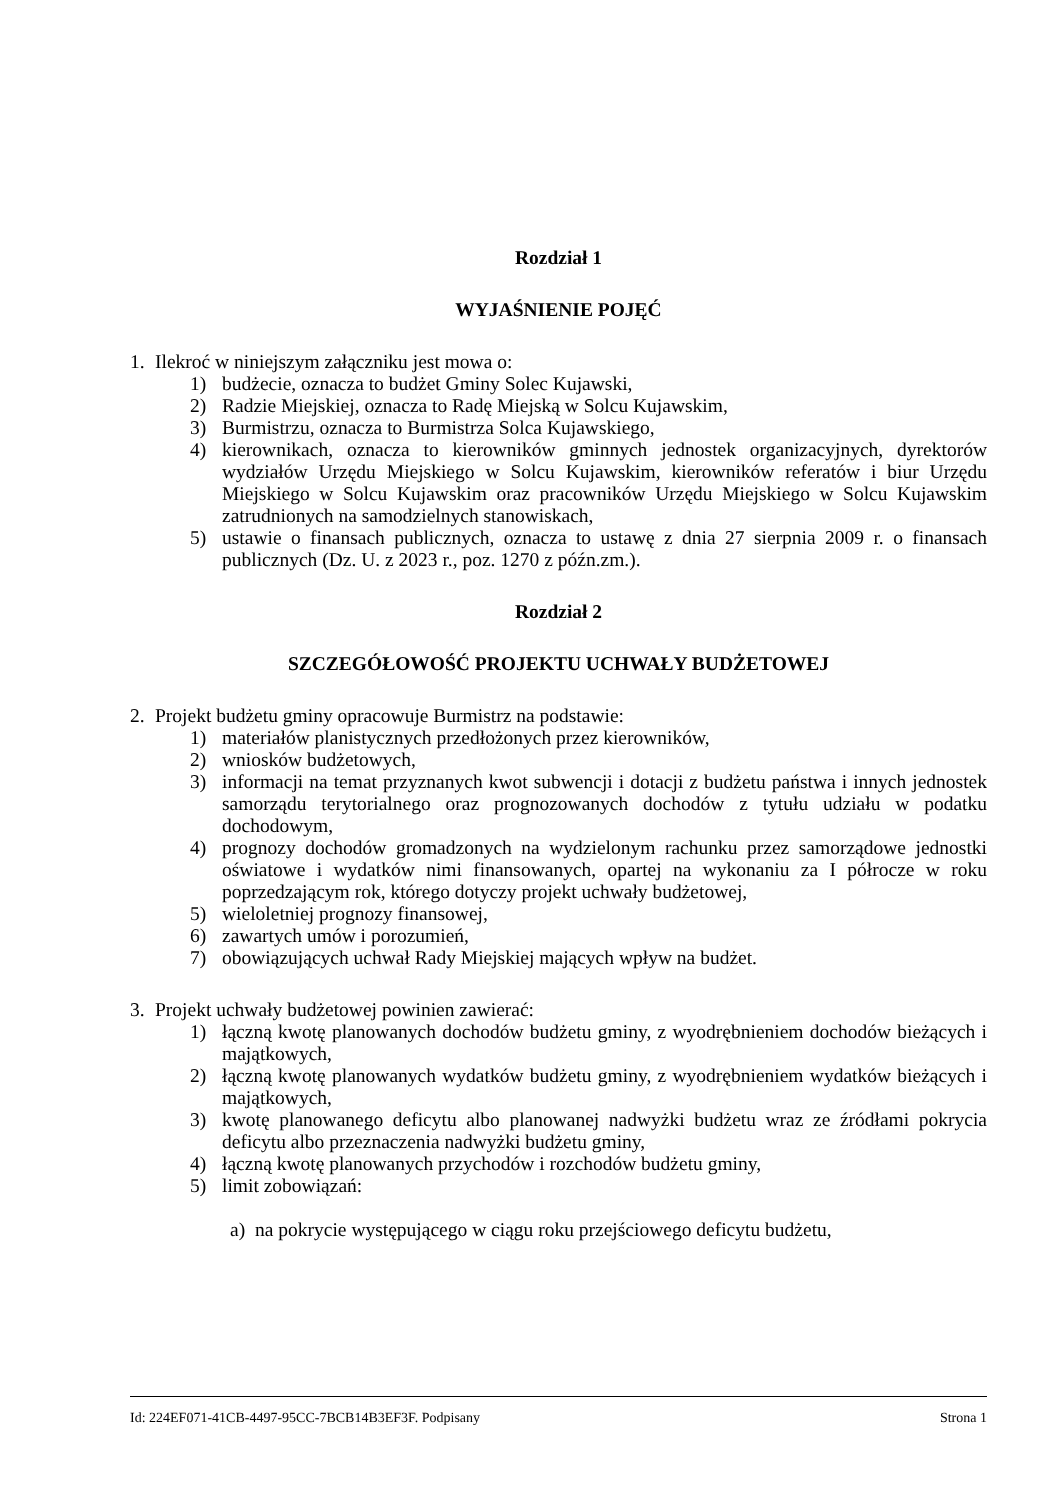Rozdział 1
WYJAŚNIENIE POJĘĆ
1. Ilekroć w niniejszym załączniku jest mowa o:
1) budżecie, oznacza to budżet Gminy Solec Kujawski,
2) Radzie Miejskiej, oznacza to Radę Miejską w Solcu Kujawskim,
3) Burmistrzu, oznacza to Burmistrza Solca Kujawskiego,
4) kierownikach, oznacza to kierowników gminnych jednostek organizacyjnych, dyrektorów wydziałów Urzędu Miejskiego w Solcu Kujawskim, kierowników referatów i biur Urzędu Miejskiego w Solcu Kujawskim oraz pracowników Urzędu Miejskiego w Solcu Kujawskim zatrudnionych na samodzielnych stanowiskach,
5) ustawie o finansach publicznych, oznacza to ustawę z dnia 27 sierpnia 2009 r. o finansach publicznych (Dz. U. z 2023 r., poz. 1270 z późn.zm.).
Rozdział 2
SZCZEGÓŁOWOŚĆ PROJEKTU UCHWAŁY BUDŻETOWEJ
2. Projekt budżetu gminy opracowuje Burmistrz na podstawie:
1) materiałów planistycznych przedłożonych przez kierowników,
2) wniosków budżetowych,
3) informacji na temat przyznanych kwot subwencji i dotacji z budżetu państwa i innych jednostek samorządu terytorialnego oraz prognozowanych dochodów z tytułu udziału w podatku dochodowym,
4) prognozy dochodów gromadzonych na wydzielonym rachunku przez samorządowe jednostki oświatowe i wydatków nimi finansowanych, opartej na wykonaniu za I półrocze w roku poprzedzającym rok, którego dotyczy projekt uchwały budżetowej,
5) wieloletniej prognozy finansowej,
6) zawartych umów i porozumień,
7) obowiązujących uchwał Rady Miejskiej mających wpływ na budżet.
3. Projekt uchwały budżetowej powinien zawierać:
1) łączną kwotę planowanych dochodów budżetu gminy, z wyodrębnieniem dochodów bieżących i majątkowych,
2) łączną kwotę planowanych wydatków budżetu gminy, z wyodrębnieniem wydatków bieżących i majątkowych,
3) kwotę planowanego deficytu albo planowanej nadwyżki budżetu wraz ze źródłami pokrycia deficytu albo przeznaczenia nadwyżki budżetu gminy,
4) łączną kwotę planowanych przychodów i rozchodów budżetu gminy,
5) limit zobowiązań:
a) na pokrycie występującego w ciągu roku przejściowego deficytu budżetu,
Id: 224EF071-41CB-4497-95CC-7BCB14B3EF3F. Podpisany Strona 1